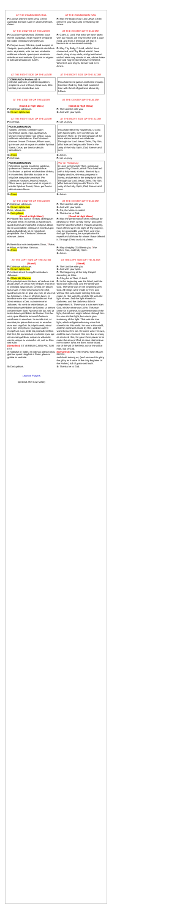| AT THE COMMUNION RAIL P: Corpus Dómini nostri Jesu Christi custódiat ánimam tuam in vitam ætérnam. Amen. | AT THE COMMUNION RAIL P: May the Body of our Lord Jesus Christ preserve your soul unto everlasting life. Amen. |
| AT THE CENTER OF THE ALTAR P: Quod ore súmpsimus, Dómine, pura mente capiámus: et de múnere temporáli fiat nobis remédium sempitérnum. P: Corpus tuum, Dómine, quod sumpsi, et Sanguis, quem potávi, adhǽreat viscéribus meis: et præsta; ut in me non remáneat scélerum mácula, quem pura et sancta refecérunt sacraménta: Qui vivis et regnas in sǽcula sæculórum, Amen. | AT THE CENTER OF THE ALTAR P: Grant, O Lord, that what we have taken with our mouth, we may receive with a pure mind; and from a temporal gift may it become to us an eternal remedy. P: May Thy Body, O Lord, which I have consumed, and Thy Blood which I have drunk, cling to my vitals; and grant that no wicked stain may remain in me, whom these pure and holy mysteries have refreshed. Who lives and reigns, forever and ever. Amen. |
| AT THE RIGHT SIDE OF THE ALTAR COMMUNION Psalms 44: 8 Dilexísti justítiam, et odísti iniquitátem: proptérea unxit te Deus, Deus tuus, óleo lætítiæ præ consórtibus tuis. | AT THE RIGHT SIDE OF THE ALTAR Thou hast loved justice and hated iniquity: therefore God thy God, hath anointed thee with the oil of gladness above thy fellows. |
| AT THE CENTER OF THE ALTAR (Stand at High Mass) P: Dóminus vobíscum. S: Et cum spíritu tuo. | AT THE CENTER OF THE ALTAR (Stand at High Mass) P: The Lord be with you. S: And with your spirit. |
| AT THE RIGHT SIDE OF THE ALTAR P: Orémus. POSTCOMMUNION Satiásti, Dómine, famíliam tuam munéribus sacris: ejus, quæsumus, semper interventióne nos refóve, cujus solémnia celebrámus. Per Dóminum nostrum Jesum Christum, Fílium tuum, qui tecum vivit et regnat in unitáte Spíritus Sancti, Deus, per ómnia sǽcula sæculórum. S: Amen. P: Orémus. POSTCOMMUNION Refectióne sancta enutrítam gubérna, quǽsumus Dómine, tuam placátus Ecclésiam: ut poténti moderatióne dirécta, et increménta libertátis accípiat et in religiónis integritáte persístat. Per Dóminum nostrum Jesum Christum, Fílium tuum, qui tecum vivit et regnat in unitáte Spíritus Sancti, Deus, per ómnia sǽcula sæculórum. S: Amen. | AT THE RIGHT SIDE OF THE ALTAR P: Let us pray. Thou hast filled Thy household, O Lord, with sacred gifts; ever comfort us, we beseech Thee, by the intercession of the saint whose festival we celebrate. Through our Lord Jesus Christ, Thy Son, Who lives and reigns with Thee in the unity of the Holy Spirit, God, forever and ever. S: Amen. P: Let us pray. (For St. Pontianus) O Lord, we beseech Thee, graciously govern Thy Church, which Thou hast fed with a holy meal; so that, directed by a mighty wisdom, she may progress in liberty, and persist in the integrity of faith. Through our Lord Jesus Christ, Thy Son, Who lives and reigns with Thee in the unity of the Holy Spirit, God, forever and ever. S: Amen. |
| AT THE CENTER OF THE ALTAR P: Dóminus vobíscum. S: Et cum spíritu tuo. P: Ite, Missa est. S: Deo grátias. (Kneel at High Mass) P: Pláceat tibi, sancta Trínitas, obséquium servitútis meæ: et præsta; ut sacrifícium, quod óculis tuæ majestátis indígnus óbtuli, tibi sit acceptábile, mihíque et ómnibus pro quibus illud óbtuli, sit, te miseránte, propitiábile. Per Christum Dóminum nostrum. Amen. P: Benedícat vos omnípotens Deus, † Pater, et Fílius, et Spíritus Sanctus. S: Amen. | AT THE CENTER OF THE ALTAR P: The Lord be with you. S: And with your spirit. P: Go, the Mass is ended. S: Thanks be to God. (Kneel at High Mass) P: May the performance of my homage be pleasing to Thee, O holy Trinity: and grant that the sacrifice which I, though unworthy, have offered up in the sight of Thy majesty, may be acceptable unto Thee, and may, through Thy mercy, be a propitiation for myself and all those for whom I have offered it. Through Christ our Lord. Amen. P: May almighty God bless you, † the Father, Son, and Holy Spirit. S: Amen. |
| AT THE LEFT SIDE OF THE ALTAR (Stand) P: Dóminus vobíscum. S: Et cum spíritu tuo. P: Inítium sancti Evangélii secúndum Joánnem. S: Glória tibi, Dómine. P: In princípio erat Verbum, et Verbum erat apud Deum, et Deus erat Verbum. Hoc erat in princípio apud Deum. Ómnia per ipsum facta sunt: et sine ipso factum est nihil, quod factum est: in ipso vita erat, et vita erat lux hóminum: et lux in ténebris lucet, et ténebræ eam non comprehendérunt. Fuit homo missus a Deo, cui nomen erat Joánnes. Hic venit in testimónium, ut testimónium perhibéret de lúmine, ut omnes créderent per illum. Non erat ille lux, sed ut testimónium perhibéret de lúmine. Erat lux vera, quæ illúminat omnem hóminem veniéntem in mundum. In mundo erat, et mundus per ipsum factus est, et mundus eum non cognóvit. In própria venit, et sui eum non recepérunt. Quotquot autem recepérunt eum, dedit eis potestátem fílios Dei fíeri, his qui credunt in nómine ejus: qui non ex sanguínibus, neque ex voluntáte carnis, neque ex voluntáte viri, sed ex Deo nati sunt. (Genuflect) ET VERBUM CARO FACTUM EST et habitávit in nobis: et vídimus glóriam ejus, glóriam quasi Unigéniti a Patre, plenum grátiæ et veritátis. S: Deo grátias. | AT THE LEFT SIDE OF THE ALTAR (Stand) P: The Lord be with you. S: And with your spirit. P: The beginning of the holy Gospel according to John. S: Glory be to Thee, O Lord. P: In the beginning was the Word, and the Word was with God, and the Word was God. The same was in the beginning with God. All things were made by Him: and without Him was made nothing that was made. In Him was life, and the life was the light of men. And the light shineth in darkness, and the darkness did not comprehend it. There was a man sent from God, whose name was John. This man came for a witness, to give testimony of the light, that all men might believe through him. He was not that light, but was to give testimony of the light. That was the true light, which enlighteneth every man that cometh into this world. He was in the world, and the world was made by Him, and the world knew Him not. He came unto His own, and His own received Him not. But as many as received Him, He gave them power to be made the sons of God, to them that believe in His name. Who are born, not of blood, nor of the will of the flesh, nor of the will of man, but of God. (Genuflect) AND THE WORD WAS MADE FLESH, and dwelt among us, (and we saw His glory, the glory as it were of the only begotten of the Father,) full of grace and truth. S: Thanks be to God. |
| Leonine Prayers (optional after Low Mass) | |